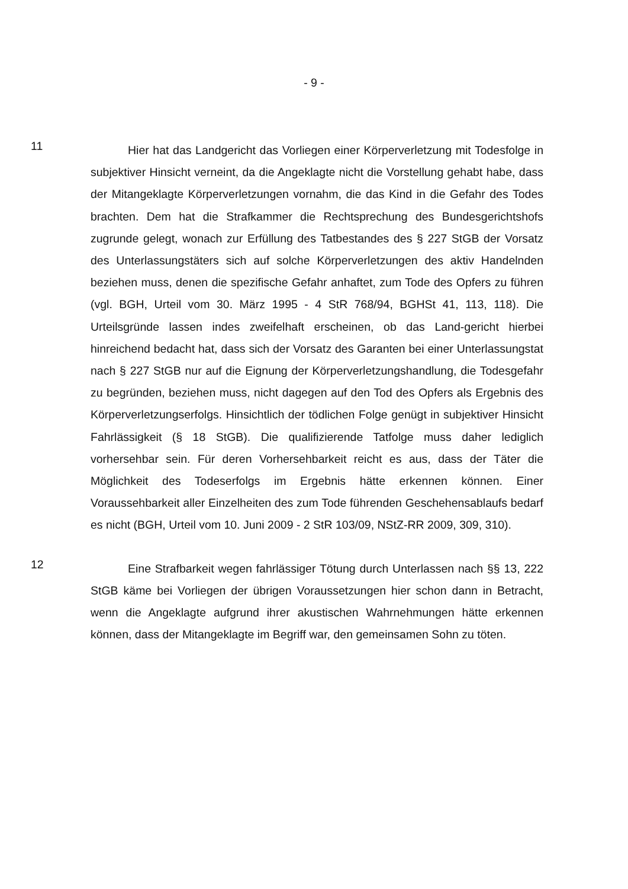- 9 -
11
Hier hat das Landgericht das Vorliegen einer Körperverletzung mit Todesfolge in subjektiver Hinsicht verneint, da die Angeklagte nicht die Vorstellung gehabt habe, dass der Mitangeklagte Körperverletzungen vornahm, die das Kind in die Gefahr des Todes brachten. Dem hat die Strafkammer die Rechtsprechung des Bundesgerichtshofs zugrunde gelegt, wonach zur Erfüllung des Tatbestandes des § 227 StGB der Vorsatz des Unterlassungstäters sich auf solche Körperverletzungen des aktiv Handelnden beziehen muss, denen die spezifische Gefahr anhaftet, zum Tode des Opfers zu führen (vgl. BGH, Urteil vom 30. März 1995 - 4 StR 768/94, BGHSt 41, 113, 118). Die Urteilsgründe lassen indes zweifelhaft erscheinen, ob das Land-gericht hierbei hinreichend bedacht hat, dass sich der Vorsatz des Garanten bei einer Unterlassungstat nach § 227 StGB nur auf die Eignung der Körperverletzungshandlung, die Todesgefahr zu begründen, beziehen muss, nicht dagegen auf den Tod des Opfers als Ergebnis des Körperverletzungserfolgs. Hinsichtlich der tödlichen Folge genügt in subjektiver Hinsicht Fahrlässigkeit (§ 18 StGB). Die qualifizierende Tatfolge muss daher lediglich vorhersehbar sein. Für deren Vorhersehbarkeit reicht es aus, dass der Täter die Möglichkeit des Todeserfolgs im Ergebnis hätte erkennen können. Einer Voraussehbarkeit aller Einzelheiten des zum Tode führenden Geschehensablaufs bedarf es nicht (BGH, Urteil vom 10. Juni 2009 - 2 StR 103/09, NStZ-RR 2009, 309, 310).
12
Eine Strafbarkeit wegen fahrlässiger Tötung durch Unterlassen nach §§ 13, 222 StGB käme bei Vorliegen der übrigen Voraussetzungen hier schon dann in Betracht, wenn die Angeklagte aufgrund ihrer akustischen Wahrnehmungen hätte erkennen können, dass der Mitangeklagte im Begriff war, den gemeinsamen Sohn zu töten.